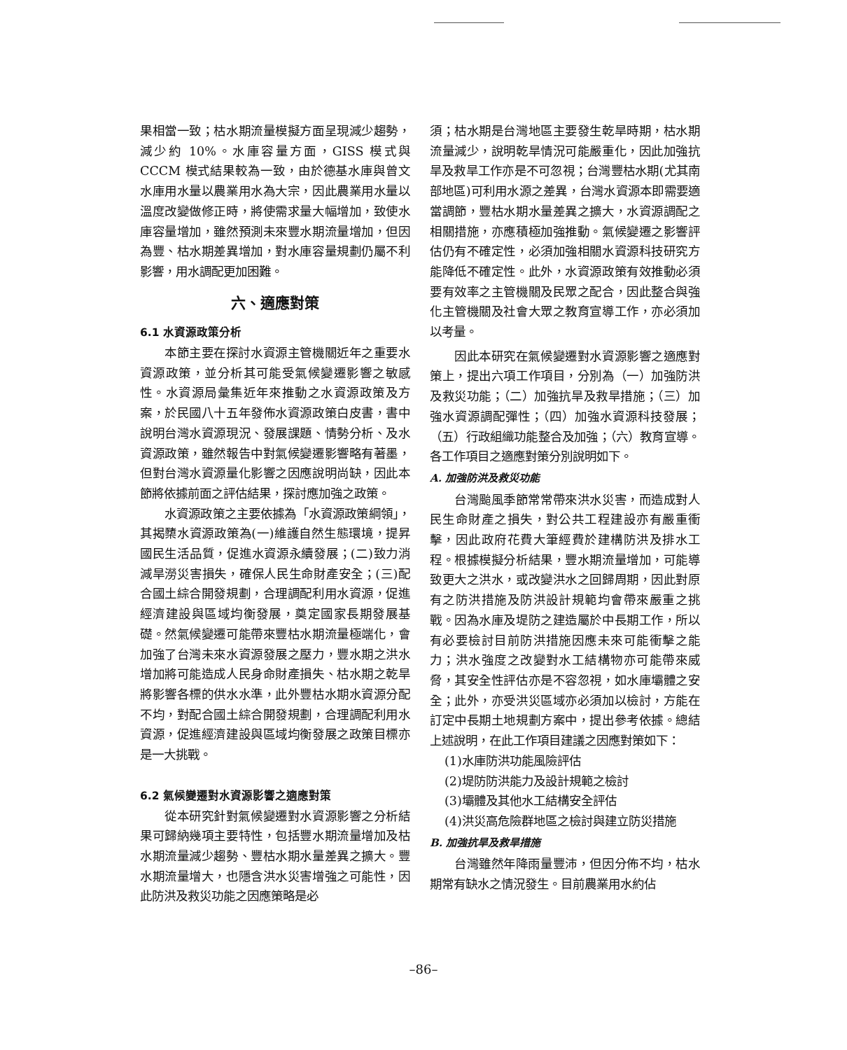果相當一致；枯水期流量模擬方面呈現減少趨勢，減少約 10%。水庫容量方面，GISS 模式與 CCCM 模式結果較為一致，由於德基水庫與曾文水庫用水量以農業用水為大宗，因此農業用水量以溫度改變做修正時，將使需求量大幅增加，致使水庫容量增加，雖然預測未來豐水期流量增加，但因為豐、枯水期差異增加，對水庫容量規劃仍屬不利影響，用水調配更加困難。
六、適應對策
6.1 水資源政策分析
本節主要在探討水資源主管機關近年之重要水資源政策，並分析其可能受氣候變遷影響之敏感性。水資源局彙集近年來推動之水資源政策及方案，於民國八十五年發佈水資源政策白皮書，書中說明台灣水資源現況、發展課題、情勢分析、及水資源政策，雖然報告中對氣候變遷影響略有著墨，但對台灣水資源量化影響之因應說明尚缺，因此本節將依據前面之評估結果，探討應加強之政策。
水資源政策之主要依據為「水資源政策綱領」，其揭櫫水資源政策為(一)維護自然生態環境，提昇國民生活品質，促進水資源永續發展；(二)致力消減旱澇災害損失，確保人民生命財產安全；(三)配合國土綜合開發規劃，合理調配利用水資源，促進經濟建設與區域均衡發展，奠定國家長期發展基礎。然氣候變遷可能帶來豐枯水期流量極端化，會加強了台灣未來水資源發展之壓力，豐水期之洪水增加將可能造成人民身命財產損失、枯水期之乾旱將影響各標的供水水準，此外豐枯水期水資源分配不均，對配合國土綜合開發規劃，合理調配利用水資源，促進經濟建設與區域均衡發展之政策目標亦是一大挑戰。
6.2 氣候變遷對水資源影響之適應對策
從本研究針對氣候變遷對水資源影響之分析結果可歸納幾項主要特性，包括豐水期流量增加及枯水期流量減少趨勢、豐枯水期水量差異之擴大。豐水期流量增大，也隱含洪水災害增強之可能性，因此防洪及救災功能之因應策略是必
須；枯水期是台灣地區主要發生乾旱時期，枯水期流量減少，說明乾旱情況可能嚴重化，因此加強抗旱及救旱工作亦是不可忽視；台灣豐枯水期(尤其南部地區)可利用水源之差異，台灣水資源本即需要適當調節，豐枯水期水量差異之擴大，水資源調配之相關措施，亦應積極加強推動。氣候變遷之影響評估仍有不確定性，必須加強相關水資源科技研究方能降低不確定性。此外，水資源政策有效推動必須要有效率之主管機關及民眾之配合，因此整合與強化主管機關及社會大眾之教育宣導工作，亦必須加以考量。
因此本研究在氣候變遷對水資源影響之適應對策上，提出六項工作項目，分別為（一）加強防洪及救災功能；（二）加強抗旱及救旱措施；（三）加強水資源調配彈性；（四）加強水資源科技發展；（五）行政組織功能整合及加強；（六）教育宣導。各工作項目之適應對策分別說明如下。
A. 加強防洪及救災功能
台灣颱風季節常常帶來洪水災害，而造成對人民生命財產之損失，對公共工程建設亦有嚴重衝擊，因此政府花費大筆經費於建構防洪及排水工程。根據模擬分析結果，豐水期流量增加，可能導致更大之洪水，或改變洪水之回歸周期，因此對原有之防洪措施及防洪設計規範均會帶來嚴重之挑戰。因為水庫及堤防之建造屬於中長期工作，所以有必要檢討目前防洪措施因應未來可能衝擊之能力；洪水強度之改變對水工結構物亦可能帶來威脅，其安全性評估亦是不容忽視，如水庫壩體之安全；此外，亦受洪災區域亦必須加以檢討，方能在訂定中長期土地規劃方案中，提出參考依據。總結上述說明，在此工作項目建議之因應對策如下：
(1)水庫防洪功能風險評估
(2)堤防防洪能力及設計規範之檢討
(3)壩體及其他水工結構安全評估
(4)洪災高危險群地區之檢討與建立防災措施
B. 加強抗旱及救旱措施
台灣雖然年降雨量豐沛，但因分佈不均，枯水期常有缺水之情況發生。目前農業用水約佔
–86–